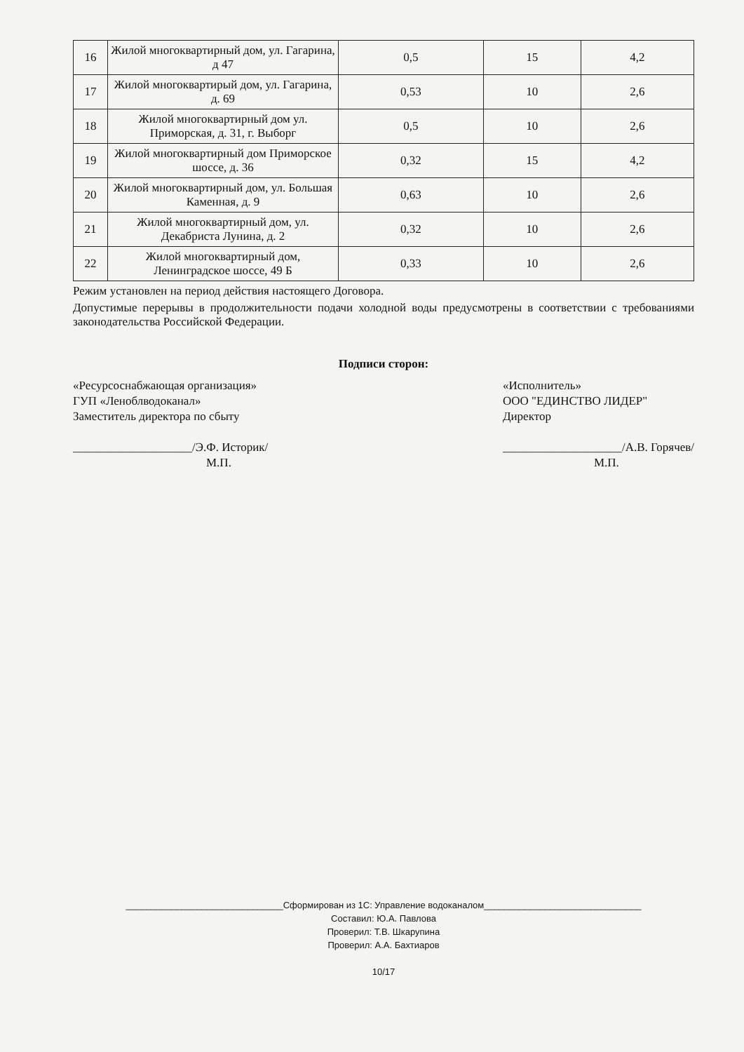| 16 | Жилой многоквартирный дом, ул. Гагарина, д 47 | 0,5 | 15 | 4,2 |
| 17 | Жилой многоквартирый дом, ул. Гагарина, д. 69 | 0,53 | 10 | 2,6 |
| 18 | Жилой многоквартирный дом ул. Приморская, д. 31, г. Выборг | 0,5 | 10 | 2,6 |
| 19 | Жилой многоквартирный дом Приморское шоссе, д. 36 | 0,32 | 15 | 4,2 |
| 20 | Жилой многоквартирный дом, ул. Большая Каменная, д. 9 | 0,63 | 10 | 2,6 |
| 21 | Жилой многоквартирный дом, ул. Декабриста Лунина, д. 2 | 0,32 | 10 | 2,6 |
| 22 | Жилой многоквартирный дом, Ленинградское шоссе, 49 Б | 0,33 | 10 | 2,6 |
Режим установлен на период действия настоящего Договора.
Допустимые перерывы в продолжительности подачи холодной воды предусмотрены в соответствии с требованиями законодательства Российской Федерации.
Подписи сторон:
«Ресурсоснабжающая организация»
ГУП «Леноблводоканал»
Заместитель директора по сбыту
____________________/Э.Ф. Историк/
М.П.
«Исполнитель»
ООО "ЕДИНСТВО ЛИДЕР"
Директор
____________________/А.В. Горячев/
М.П.
_______________________________Сформирован из 1С: Управление водоканалом_______________________________
Составил: Ю.А. Павлова
Проверил: Т.В. Шкарупина
Проверил: А.А. Бахтиаров
10/17